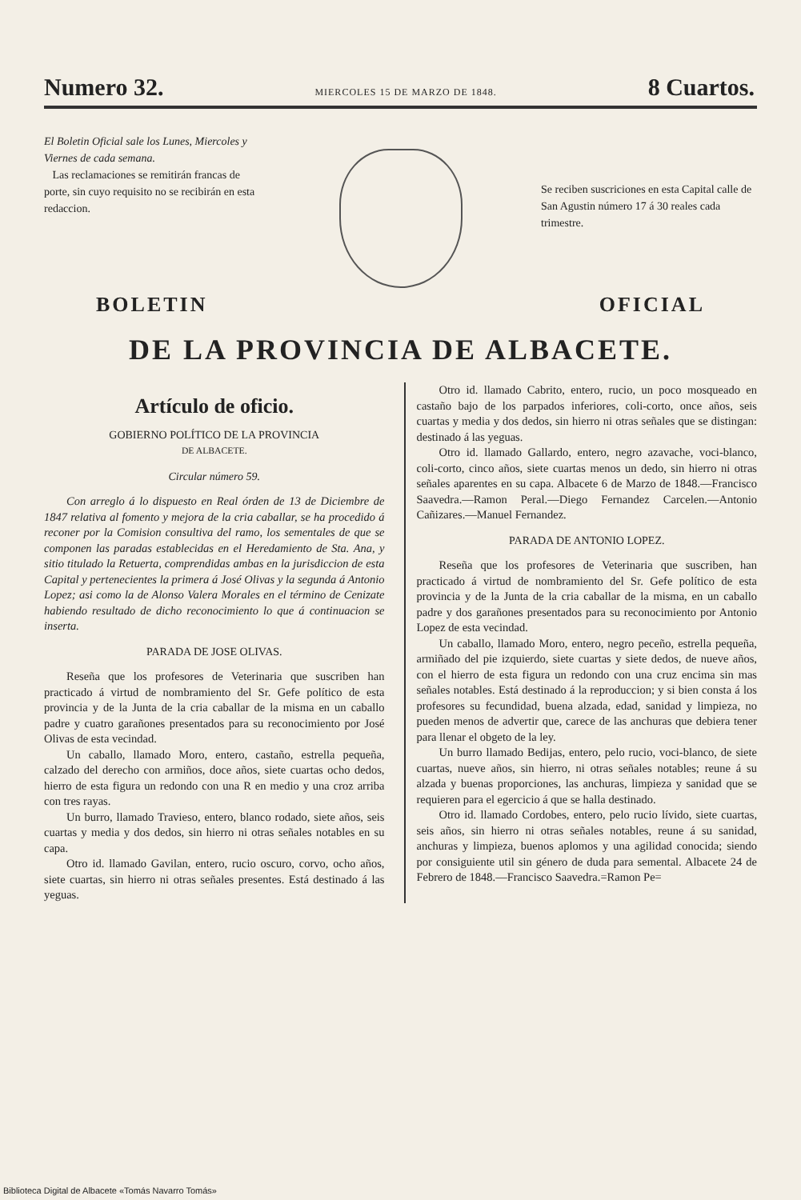Numero 32. MIERCOLES 15 DE MARZO DE 1848. 8 Cuartos.
El Boletin Oficial sale los Lunes, Miercoles y Viernes de cada semana.
Las reclamaciones se remitirán francas de porte, sin cuyo requisito no se recibirán en esta redaccion.
Se reciben suscriciones en esta Capital calle de San Agustin número 17 á 30 reales cada trimestre.
BOLETIN OFICIAL
DE LA PROVINCIA DE ALBACETE.
Artículo de oficio.
GOBIERNO POLÍTICO DE LA PROVINCIA
DE ALBACETE.
Circular número 59.
Con arreglo á lo dispuesto en Real órden de 13 de Diciembre de 1847 relativa al fomento y mejora de la cria caballar, se ha procedido á reconer por la Comision consultiva del ramo, los sementales de que se componen las paradas establecidas en el Heredamiento de Sta. Ana, y sitio titulado la Retuerta, comprendidas ambas en la jurisdiccion de esta Capital y pertenecientes la primera á José Olivas y la segunda á Antonio Lopez; asi como la de Alonso Valera Morales en el término de Cenizate habiendo resultado de dicho reconocimiento lo que á continuacion se inserta.
PARADA DE JOSE OLIVAS.
Reseña que los profesores de Veterinaria que suscriben han practicado á virtud de nombramiento del Sr. Gefe político de esta provincia y de la Junta de la cria caballar de la misma en un caballo padre y cuatro garañones presentados para su reconocimiento por José Olivas de esta vecindad.
Un caballo, llamado Moro, entero, castaño, estrella pequeña, calzado del derecho con armiños, doce años, siete cuartas ocho dedos, hierro de esta figura un redondo con una R en medio y una croz arriba con tres rayas.
Un burro, llamado Travieso, entero, blanco rodado, siete años, seis cuartas y media y dos dedos, sin hierro ni otras señales notables en su capa.
Otro id. llamado Gavilan, entero, rucio oscuro, corvo, ocho años, siete cuartas, sin hierro ni otras señales presentes. Está destinado á las yeguas.
Otro id. llamado Cabrito, entero, rucio, un poco mosqueado en castaño bajo de los parpados inferiores, coli-corto, once años, seis cuartas y media y dos dedos, sin hierro ni otras señales que se distingan: destinado á las yeguas.
Otro id. llamado Gallardo, entero, negro azavache, voci-blanco, coli-corto, cinco años, siete cuartas menos un dedo, sin hierro ni otras señales aparentes en su capa. Albacete 6 de Marzo de 1848.—Francisco Saavedra.—Ramon Peral.—Diego Fernandez Carcelen.—Antonio Cañizares.—Manuel Fernandez.
PARADA DE ANTONIO LOPEZ.
Reseña que los profesores de Veterinaria que suscriben, han practicado á virtud de nombramiento del Sr. Gefe político de esta provincia y de la Junta de la cria caballar de la misma, en un caballo padre y dos garañones presentados para su reconocimiento por Antonio Lopez de esta vecindad.
Un caballo, llamado Moro, entero, negro peceño, estrella pequeña, armiñado del pie izquierdo, siete cuartas y siete dedos, de nueve años, con el hierro de esta figura un redondo con una cruz encima sin mas señales notables. Está destinado á la reproduccion; y si bien consta á los profesores su fecundidad, buena alzada, edad, sanidad y limpieza, no pueden menos de advertir que, carece de las anchuras que debiera tener para llenar el obgeto de la ley.
Un burro llamado Bedijas, entero, pelo rucio, voci-blanco, de siete cuartas, nueve años, sin hierro, ni otras señales notables; reune á su alzada y buenas proporciones, las anchuras, limpieza y sanidad que se requieren para el egercicio á que se halla destinado.
Otro id. llamado Cordobes, entero, pelo rucio lívido, siete cuartas, seis años, sin hierro ni otras señales notables, reune á su sanidad, anchuras y limpieza, buenos aplomos y una agilidad conocida; siendo por consiguiente util sin género de duda para semental. Albacete 24 de Febrero de 1848.—Francisco Saavedra.=Ramon Pe=
Biblioteca Digital de Albacete «Tomás Navarro Tomás»